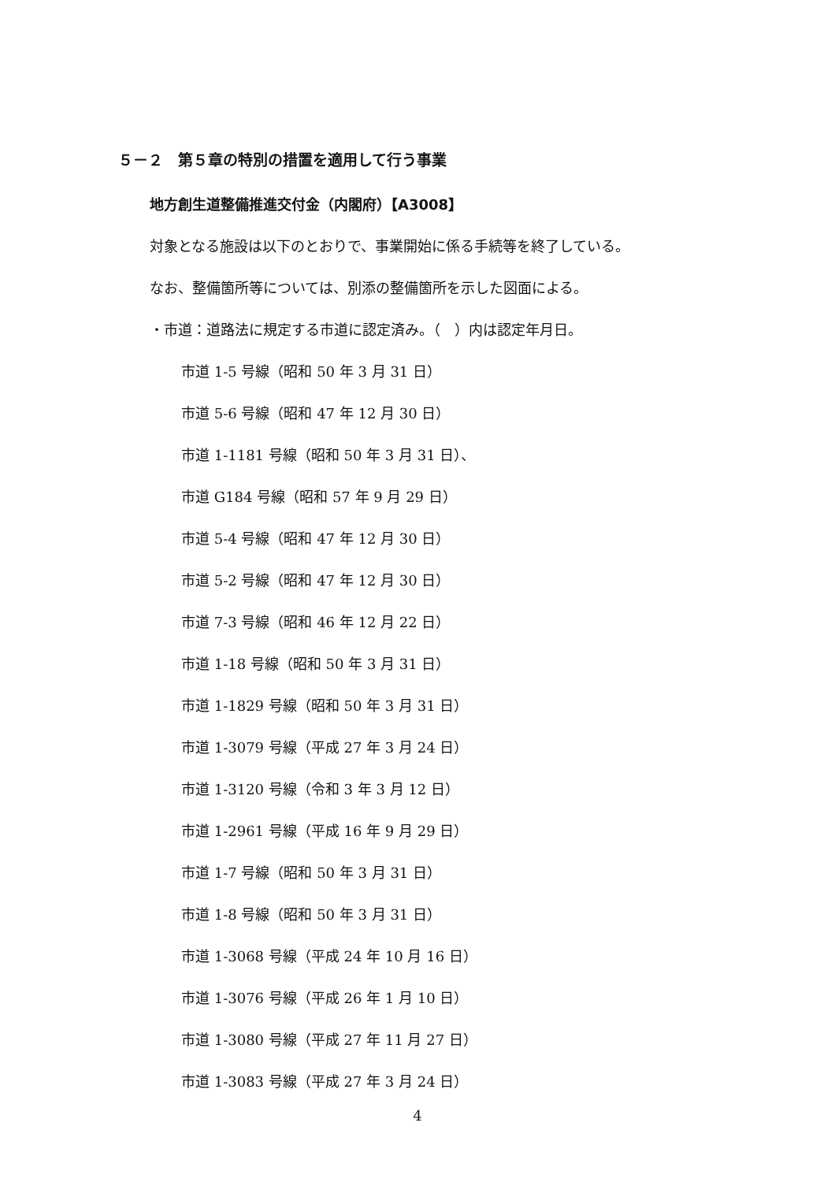５－２　第５章の特別の措置を適用して行う事業
地方創生道整備推進交付金（内閣府）【A3008】
対象となる施設は以下のとおりで、事業開始に係る手続等を終了している。
なお、整備箇所等については、別添の整備箇所を示した図面による。
・市道：道路法に規定する市道に認定済み。（　）内は認定年月日。
市道 1-5 号線（昭和 50 年 3 月 31 日）
市道 5-6 号線（昭和 47 年 12 月 30 日）
市道 1-1181 号線（昭和 50 年 3 月 31 日）、
市道 G184 号線（昭和 57 年 9 月 29 日）
市道 5-4 号線（昭和 47 年 12 月 30 日）
市道 5-2 号線（昭和 47 年 12 月 30 日）
市道 7-3 号線（昭和 46 年 12 月 22 日）
市道 1-18 号線（昭和 50 年 3 月 31 日）
市道 1-1829 号線（昭和 50 年 3 月 31 日）
市道 1-3079 号線（平成 27 年 3 月 24 日）
市道 1-3120 号線（令和 3 年 3 月 12 日）
市道 1-2961 号線（平成 16 年 9 月 29 日）
市道 1-7 号線（昭和 50 年 3 月 31 日）
市道 1-8 号線（昭和 50 年 3 月 31 日）
市道 1-3068 号線（平成 24 年 10 月 16 日）
市道 1-3076 号線（平成 26 年 1 月 10 日）
市道 1-3080 号線（平成 27 年 11 月 27 日）
市道 1-3083 号線（平成 27 年 3 月 24 日）
4